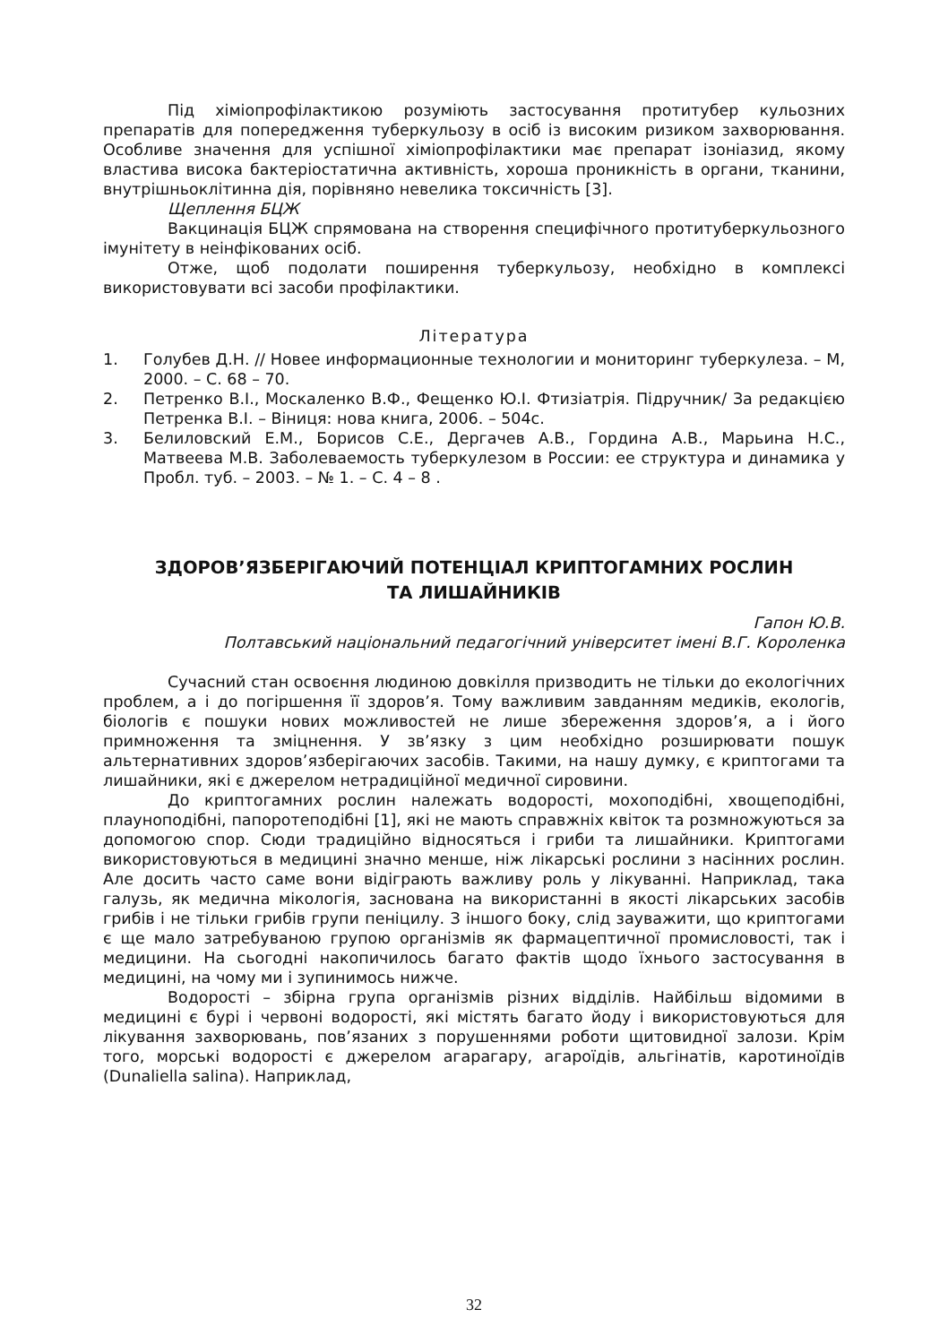Під хіміопрофілактикою розуміють застосування протитубер кульозних препаратів для попередження туберкульозу в осіб із високим ризиком захворювання. Особливе значення для успішної хіміопрофілактики має препарат ізоніазид, якому властива висока бактеріостатична активність, хороша проникність в органи, тканини, внутрішньоклітинна дія, порівняно невелика токсичність [3].
Щеплення БЦЖ
Вакцинація БЦЖ спрямована на створення специфічного протитуберкульозного імунітету в неінфікованих осіб.
Отже, щоб подолати поширення туберкульозу, необхідно в комплексі використовувати всі засоби профілактики.
Література
1. Голубев Д.Н. // Новее информационные технологии и мониторинг туберкулеза. – М, 2000. – С. 68 – 70.
2. Петренко В.І., Москаленко В.Ф., Фещенко Ю.І. Фтизіатрія. Підручник/ За редакцією Петренка В.І. – Віниця: нова книга, 2006. – 504с.
3. Белиловский Е.М., Борисов С.Е., Дергачев А.В., Гордина А.В., Марьина Н.С., Матвеева М.В. Заболеваемость туберкулезом в России: ее структура и динамика у Пробл. туб. – 2003. – № 1. – С. 4 – 8 .
ЗДОРОВ’ЯЗБЕРІГАЮЧИЙ ПОТЕНЦІАЛ КРИПТОГАМНИХ РОСЛИН
ТА ЛИШАЙНИКІВ
Гапон Ю.В.
Полтавський національний педагогічний університет імені В.Г. Короленка
Сучасний стан освоєння людиною довкілля призводить не тільки до екологічних проблем, а і до погіршення її здоров’я. Тому важливим завданням медиків, екологів, біологів є пошуки нових можливостей не лише збереження здоров’я, а і його примноження та зміцнення. У зв’язку з цим необхідно розширювати пошук альтернативних здоров’язберігаючих засобів. Такими, на нашу думку, є криптогами та лишайники, які є джерелом нетрадиційної медичної сировини.
До криптогамних рослин належать водорості, мохоподібні, хвощеподібні, плауноподібні, папоротеподібні [1], які не мають справжніх квіток та розмножуються за допомогою спор. Сюди традиційно відносяться і гриби та лишайники. Криптогами використовуються в медицині значно менше, ніж лікарські рослини з насінних рослин. Але досить часто саме вони відіграють важливу роль у лікуванні. Наприклад, така галузь, як медична мікологія, заснована на використанні в якості лікарських засобів грибів і не тільки грибів групи пеніцилу. З іншого боку, слід зауважити, що криптогами є ще мало затребуваною групою організмів як фармацептичної промисловості, так і медицини. На сьогодні накопичилось багато фактів щодо їхнього застосування в медицині, на чому ми і зупинимось нижче.
Водорості – збірна група організмів різних відділів. Найбільш відомими в медицині є бурі і червоні водорості, які містять багато йоду і використовуються для лікування захворювань, пов’язаних з порушеннями роботи щитовидної залози. Крім того, морські водорості є джерелом агарагару, агароїдів, альгінатів, каротиноїдів (Dunaliella salina). Наприклад,
32